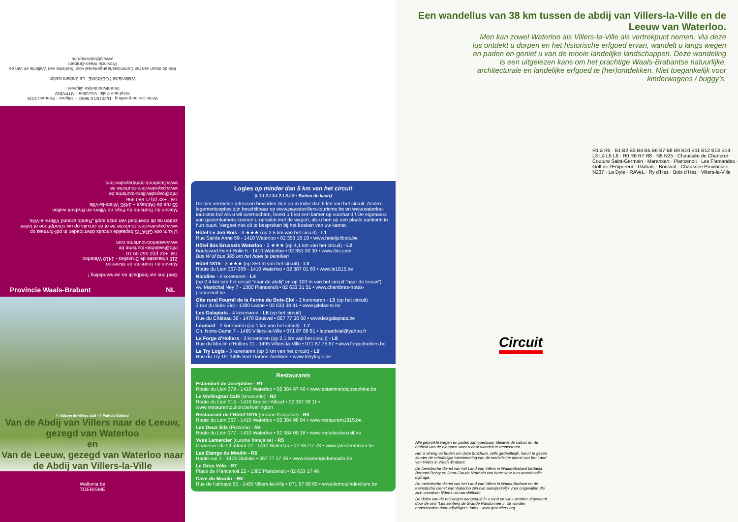Wettelijke borgstelling : D/2015/10.966/2 – Uitgave : Februari 2015
Stéphane Colin, Voorzitter - MTPVBW
Verantwoordelijke uitgever :
Wallonia.be TOERISME Le Brabant wallon
Met de steun van het Commissariaat-generaal voor Toerisme van Wallonie en van de Provincie Waals-Brabant
www.globaldesign.be
Geef ons uw feedback na uw wandeling !
Maison du Tourisme de Waterloo
218 chaussée de Bruxelles - 1410 Waterloo
Tél. +32 (0)2 352 09 10
info@waterloo-tourisme.be
www.waterloo-tourisme.com
U kunt ook GRATIS bepaalde circuits downloaden in pdf-formaat op www.paysdevillers-tourisme.be of de circuits op uw smartphone of tablet zetten na de download van onze appli „Rando around Villers-la-Ville.
Maison du Tourisme du Pays de Villers en Brabant wallon
55 rue de l'Abbaye – 1495 Villers-la-Ville
Tél : +32 (0)71 880 996
info@paysdevillers-tourisme.be
www.paysdevillers-tourisme.be
www.facebook.com/paysdevillers
Provincie Waals-Brabant NL
© Abbaye de Villers asbl · © Patricia Galland
Van de Abdij van Villers naar de Leeuw, gezegd van Waterloo
en
Van de Leeuw, gezegd van Waterloo naar de Abdij van Villers-la-Ville
Wallonia.be
TOERISME
Logies op minder dan 5 km van het circuit
(L1-L2-L3-L7-L8-L9 : Buiten de kaart)
De hier vermelde adressen bevinden zich op m inder dan 5 km van het circuit. Andere logementsopties zijn beschikbaar op www.paysdevillers-tourisme.be en www.waterloo-tourisme.be/ Als u wil overnachten, boekt u best een kamer op voorhand ! De eigenaars van gastenkamers kunnen u ophalen met de wagen, als u hen op een plaats aankomt in hun buurt. Vergeet niet dit te bespreken bij het boeken van uw kamer.
Hôtel Le Joli Bois - 3 ★★★ (op 2.5 km van het circuit) - L1
Rue Sainte Anne 59 - 1410 Waterloo • 02 353 18 18 • www.hoteljolibois.be
Hôtel Ibis Brussels Waterloo - 3 ★★★ (op 4,1 km van het circuit) - L2
Boulevard Henri Rolin 5 - 1410 Waterloo • 02 351 00 30 • www.ibis.com
Bus W of bus 365 om het hotel te bereiken
Hôtel 1815 - 3 ★★★ (op 350 m van het circuit) - L3
Route du Lion 367-369 - 1410 Waterloo • 02 387 01 60 • www.le1815.be
Nicoline - 4 korenaren - L4
(op 2.4 km van het circuit “naar de abdij” en op 100 m van het circuit “naar de leeuw”)
Av. Maréchal Ney 7 - 1380 Plancenoit • 02 633 31 51 • www.chambres-hotes-plancenoit.be
Gîte rural Fournil de la Ferme du Bois-Eloi - 2 korenaren - L5 (op het circuit)
3 rue du Bois-Eloi - 1380 Lasne • 02 633 38 41 • www.gitelasne.be
Les Galapiats - 4 korenaren - L6 (op het circuit)
Rue du Château 30 - 1470 Bousval • 067 77 30 60 • www.lesgalapiats.be
Léonard - 2 korenaren (op 1 km van het circuit) - L7
Ch. Notre-Dame 7 - 1495 Villers-la-Ville • 071 87 88 81 • leonardvial@yahoo.fr
La Forge d’Hollers - 3 korenaren (op 2.1 km van het circuit) - L8
Rue du Moulin d’Hollers 11 - 1495 Villers-la-Ville • 071 87 75 67 • www.forgedhollers.be
Le Try Logis - 3 korenaren (op 5 km van het circuit) - L9
Rue du Try 19 -1495 Sart-Dames-Avelines • www.letrylogis.be
Restaurants
Estaminet de Joséphine - R1
Route du Lion 379 - 1410 Waterloo • 02 384 67 40 • www.estaminetdejosephine.be
Le Wellington Café (Brasserie) - R2
Route du Lion 315 - 1410 Braine l’Alleud • 02 387 38 11 • www.restaurantdulion.be/wellington
Restaurant de l’Hôtel 1815 (cuisine française) - R3
Route du Lion 367 - 1410 Waterloo • 02 384 98 84 • www.restaurant1815.be
Les Deux Sils (Pizzeria) - R4
Route du Lion 377 - 1410 Waterloo • 02 384 09 18 • www.restolesdeuxsil.be
Yves Lemercier (cuisine française) - R5
Chaussée de Charleroi 72 - 1410 Waterloo • 02 38717 78 • www.yveslemercier.be
Les Etangs du Moulin - R6
Haute rue 1 - 1473 Glabais • 067 77 17 36 • www.lesetangsdumoulin.be
Le Gros Vélo - R7
Place de Plancenoit 22 - 1380 Plancenoit • 02 633 17 46
Cave du Moulin - R8
Rue de l’abbaye 55 - 1495 Villers-la-Ville • 071 87 68 65 • www.lemoulindevillers.be
Een wandellus van 38 km tussen de abdij van Villers-la-Ville en de Leeuw van Waterloo.
Men kan zowel Waterloo als Villers-la-Ville als vertrekpunt nemen. Via deze lus ontdekt u dorpen en het historische erfgoed ervan, wandelt u langs wegen en paden en geniet u van de mooie landelijke landschappen. Deze wandeling is een uitgelezen kans om het prachtige Waals-Brabantse natuurlijke, architecturale en landelijke erfgoed te (her)ontdekken. Niet toegankelijk voor kinderwagens / buggy’s.
Circuit
Alle gebruikte wegen en paden zijn openbaar. Gelieve de natuur en de netheid van de biotopen waar u door wandelt te respecteren.
Het is streng verboden om deze brochure, zelfs gedeeltelijk, heruit te geven zonder de schriftelijke toestemming van de toeristische dienst van het Land van Villers in Waals-Brabant.
De toeristische dienst van het Land van Villers in Waals-Brabant bedankt Bernard Debry en Jean-Claude Normain van harte voor hun waardevolle bijdrage.
De toeristische dienst van het Land van Villers in Waals-Brabant en de toeristische dienst van Waterloo zijn niet aansprakelijk voor ongevallen die zich voordoen tijdens uw wandeltocht.
De delen van de reiswegen aangeduid in « rood en wit » werden uitgevoerd door de vzw “Les sentiers de Grande Randonnée ». Ze worden onderhouden door vrijwilligers. Infos : www.grsentiers.org
R1 à R5 · B1 B2 B3 B4 B5 B6 B7 B8 B9 B10 B11 B12 B13 B14 · L3 L4 L5 L6 · R0 R6 R7 R8 · N5 N25 · Chaussée de Charleroi · Couture Saint-Germain · Maransart · Plancenoit · Les Flamandes · Golf de l’Empereur · Glabais · Bousval · Chaussée Provinciale N237 · La Dyle · RAVeL · Ry d’Hez · Bois d’Hez · Villers-la-Ville